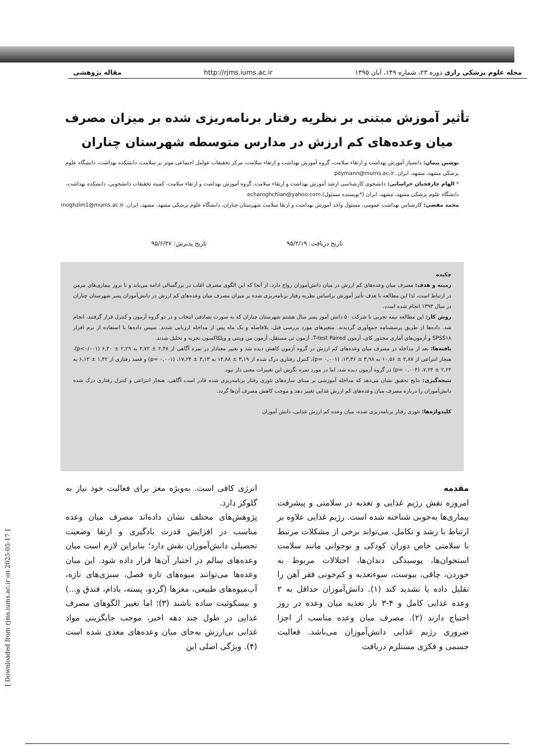مجله علوم پزشکی رازی دوره ۲۳، شماره ۱۴۹، آبان ۱۳۹۵ http://rjms.iums.ac.ir مقاله پژوهشی
تأثیر آموزش مبتنی بر نظریه رفتار برنامه‌ریزی شده بر میزان مصرف میان وعده‌های کم ارزش در مدارس متوسطه شهرستان چناران
نوشین پیمان: دانشیار آموزش بهداشت و ارتقاء سلامت، گروه آموزش بهداشت و ارتقاء سلامت، مرکز تحقیقات عوامل اجتماعی موثر بر سلامت، دانشکده بهداشت، دانشگاه علوم پزشکی مشهد، مشهد، ایران. peymann@mums.ac.ir
* الهام چارقچیان خراسانی: دانشجوی کارشناسی ارشد آموزش بهداشت و ارتقاء سلامت، گروه آموزش بهداشت و ارتقاء سلامت، کمیته تحقیقات دانشجویی، دانشکده بهداشت، دانشگاه علوم پزشکی مشهد، مشهد، ایران (*نویسنده مسئول).echaroghchian@yahoo.com
محمد مقضی: کارشناس بهداشت عمومی، مسئول واحد آموزش بهداشت و ارتقا سلامت شهرستان چناران، دانشگاه علوم پزشکی مشهد، مشهد، ایران. moghzim1@mums.ac.ir
تاریخ دریافت: ۹۵/۲/۱۹ تاریخ پذیرش: ۹۵/۶/۲۷
چکیده
زمینه و هدف: مصرف میان وعده‌های کم ارزش در میان دانش‌آموزان رواج دارد. از آنجا که این الگوی مصرف اغلب در بزرگسالی ادامه می‌یابد و با بروز بیماری‌های مزمن در ارتباط است، لذا این مطالعه با هدف تأثیر آموزش براساس نظریه رفتار برنامه‌ریزی شده بر میزان مصرف میان وعده‌های کم ارزش در دانش‌آموزان پسر شهرستان چناران در سال ۱۳۹۳ انجام شده است.
روش کار: این مطالعه نیمه تجربی با شرکت ۵۰ دانش آموز پسر سال هشتم شهرستان چناران که به صورت تصادفی انتخاب و در دو گروه آزمون و کنترل قرار گرفتند، انجام شد. داده‌ها از طریق پرسشنامه جمع‌آوری گردیدند. متغیرهای مورد بررسی قبل، بلافاصله و یک ماه پس از مداخله ارزیابی شدند. سپس داده‌ها با استفاده از نرم افزار SPSS۱۸ و آزمون‌های آماری مجذور کای، آزمون T-test Paired، آزمون تی مستقل، آزمون من ویتنی و ویلکاکسون تجزیه و تحلیل شدند.
یافته‌ها: بعد از مداخله در مصرف میان وعده‌های کم ارزش در گروه آزمون کاهش دیده شد و تغییر معنادار در نمره آگاهی از ۲,۴۸ ± ۴,۷۲ به ۲,۲۹ ± ۶,۴۰ (p<۰/۰۰۱)، هنجار انتزاعی از ۲,۸۷ ± ۱۰,۵۶ به ۳,۹۸ ± ۱۳,۳۶، (p= ۰,۰۰۱)، کنترل رفتاری درک شده از ۳,۱۹ ± ۱۴,۸۸ به ۳,۱۳ ± ۱۷,۲۴، (p= ۰,۰۰۱) و قصد رفتاری از ۱,۴۲ ± ۶,۱۲ به ۲,۲۴ ± ۷,۲۴، (p= ۰,۰۰۴) در گروه آزمون دیده شد، اما در مورد نمره نگرش این تغییرات معنی دار نبود.
نتیجه‌گیری: نتایج تحقیق نشان می‌دهد که مداخله آموزشی بر مبنای سازه‌های تئوری رفتار برنامه‌ریزی شده قادر است آگاهی، هنجار انتزاعی و کنترل رفتاری درک شده دانش‌آموزان را درباره مصرف میان وعده‌های کم ارزش غذایی تغییر دهد و موجب کاهش مصرف آن‌ها گردد.
کلیدواژه‌ها: تئوری رفتار برنامه‌ریزی شده، میان وعده کم ارزش غذایی، دانش آموزان
مقدمه
امروزه نقش رژیم غذایی و تغذیه در سلامتی و پیشرفت بیماری‌ها به‌خوبی شناخته شده است. رژیم غذایی علاوه بر ارتباط با رشد و تکامل، می‌تواند برخی از مشکلات مرتبط با سلامتی خاص دوران کودکی و نوجوانی مانند سلامت استخوان‌ها، پوسیدگی دندان‌ها، اختلالات مربوط به خوردن، چاقی، یبوست، سوءتغذیه و کم‌خونی فقر آهن را تقلیل داده یا تشدید کند (۱). دانش‌آموزان حداقل به ۲ وعده غذایی کامل و ۴-۳ بار تغذیه میان وعده در روز احتیاج دارند (۲). مصرف میان وعده مناسب از اجزا ضروری رژیم غذایی دانش‌آموزان می‌باشد. فعالیت جسمی و فکری مستلزم دریافت
انرژی کافی است. به‌ویژه مغز برای فعالیت خود نیاز به گلوکز دارد.
پژوهش‌های مختلف نشان داده‌اند مصرف میان وعده مناسب در افزایش قدرت یادگیری و ارتقا وضعیت تحصیلی دانش‌آموزان نقش دارد؛ بنابراین لازم است میان وعده‌های سالم در اختیار آن‌ها قرار داده شود. این میان وعده‌ها می‌توانند میوه‌های تازه فصل، سبزی‌های تازه، آب‌میوه‌های طبیعی، مغزها (گردو، پسته، بادام، فندق و...) و بیسکوئیت ساده باشند (۳)؛ اما تغییر الگوهای مصرف غذایی در طول چند دهه اخیر، موجب جایگزینی مواد غذایی بی‌ارزش به‌جای میان وعده‌های مغذی شده است (۴). ویژگی اصلی این
[ Downloaded from rjms.iums.ac.ir on 2025-05-17 ]